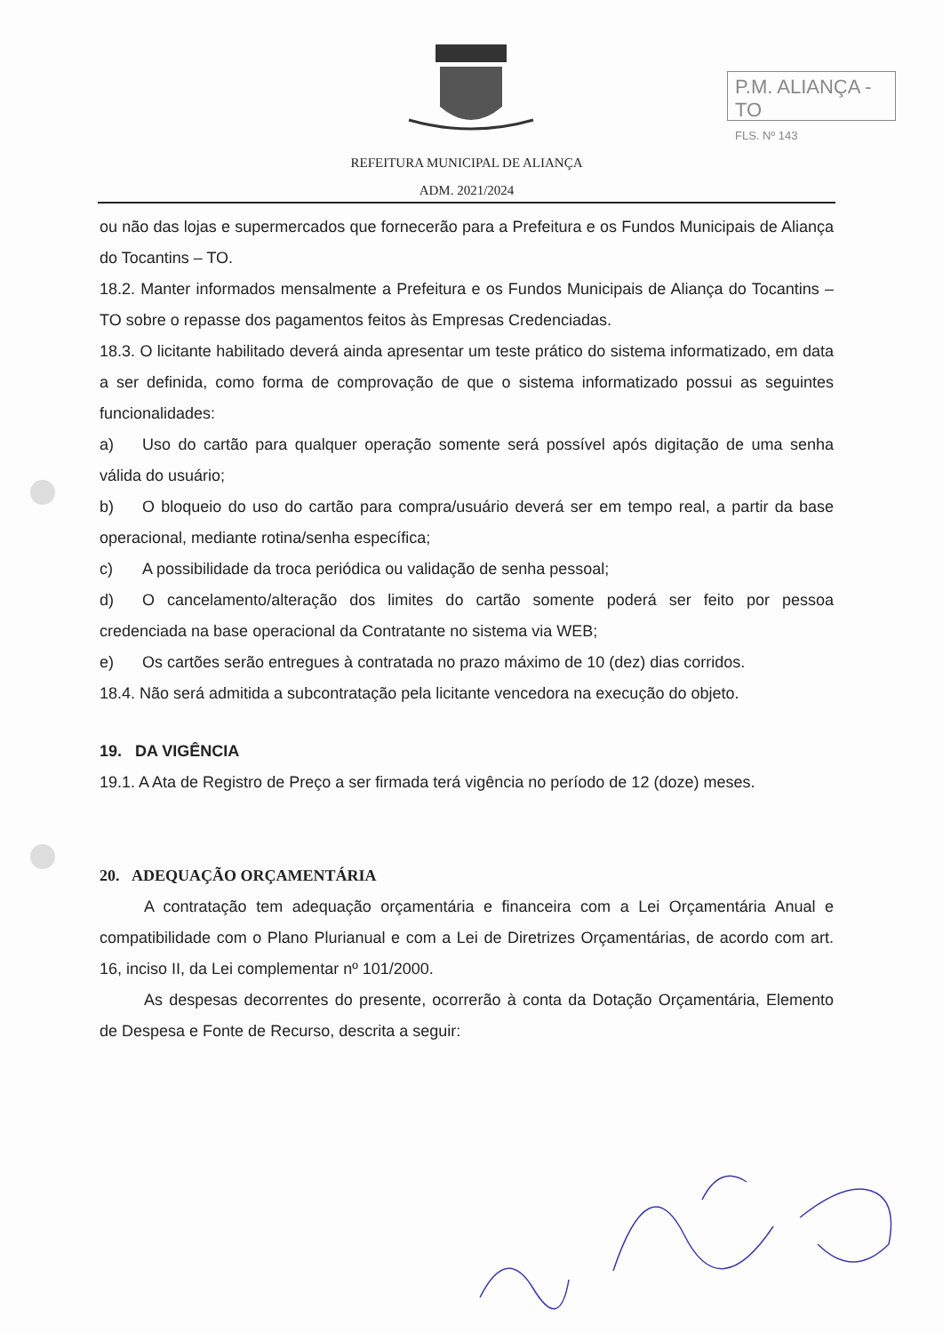P.M. ALIANÇA - TO
FLS. Nº 143
REFEITURA MUNICIPAL DE ALIANÇA
ADM. 2021/2024
ou não das lojas e supermercados que fornecerão para a Prefeitura e os Fundos Municipais de Aliança do Tocantins – TO.
18.2. Manter informados mensalmente a Prefeitura e os Fundos Municipais de Aliança do Tocantins – TO sobre o repasse dos pagamentos feitos às Empresas Credenciadas.
18.3. O licitante habilitado deverá ainda apresentar um teste prático do sistema informatizado, em data a ser definida, como forma de comprovação de que o sistema informatizado possui as seguintes funcionalidades:
a) Uso do cartão para qualquer operação somente será possível após digitação de uma senha válida do usuário;
b) O bloqueio do uso do cartão para compra/usuário deverá ser em tempo real, a partir da base operacional, mediante rotina/senha específica;
c) A possibilidade da troca periódica ou validação de senha pessoal;
d) O cancelamento/alteração dos limites do cartão somente poderá ser feito por pessoa credenciada na base operacional da Contratante no sistema via WEB;
e) Os cartões serão entregues à contratada no prazo máximo de 10 (dez) dias corridos.
18.4. Não será admitida a subcontratação pela licitante vencedora na execução do objeto.
19. DA VIGÊNCIA
19.1. A Ata de Registro de Preço a ser firmada terá vigência no período de 12 (doze) meses.
20. ADEQUAÇÃO ORÇAMENTÁRIA
A contratação tem adequação orçamentária e financeira com a Lei Orçamentária Anual e compatibilidade com o Plano Plurianual e com a Lei de Diretrizes Orçamentárias, de acordo com art. 16, inciso II, da Lei complementar nº 101/2000.
As despesas decorrentes do presente, ocorrerão à conta da Dotação Orçamentária, Elemento de Despesa e Fonte de Recurso, descrita a seguir: